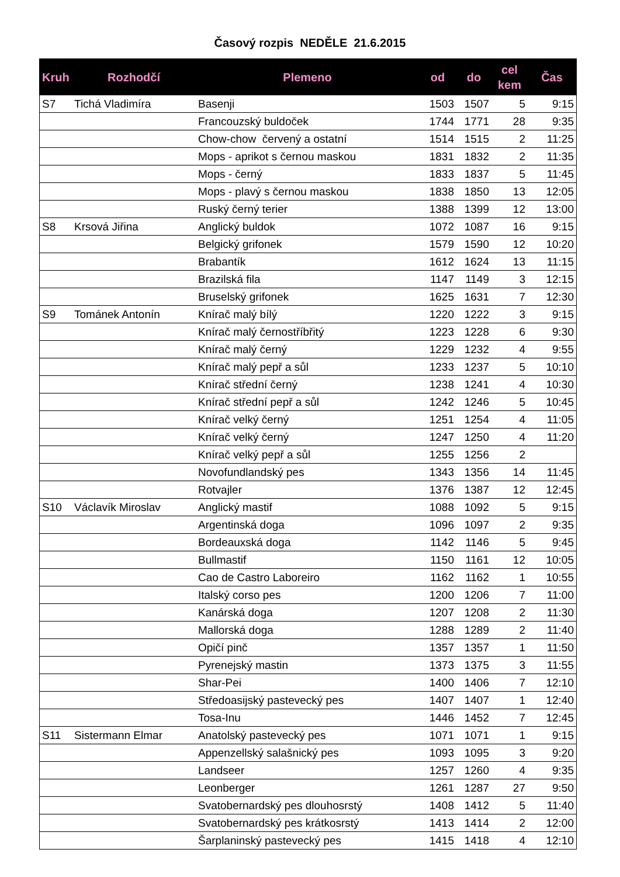Časový rozpis NEDĚLE 21.6.2015
| Kruh | Rozhodčí | Plemeno | od | do | cel kem | Čas |
| --- | --- | --- | --- | --- | --- | --- |
| S7 | Tichá Vladimíra | Basenji | 1503 | 1507 | 5 | 9:15 |
| | | Francouzský buldoček | 1744 | 1771 | 28 | 9:35 |
| | | Chow-chow červený a ostatní | 1514 | 1515 | 2 | 11:25 |
| | | Mops - aprikot s černou maskou | 1831 | 1832 | 2 | 11:35 |
| | | Mops - černý | 1833 | 1837 | 5 | 11:45 |
| | | Mops - plavý s černou maskou | 1838 | 1850 | 13 | 12:05 |
| | | Ruský černý terier | 1388 | 1399 | 12 | 13:00 |
| S8 | Krsová Jiřina | Anglický buldok | 1072 | 1087 | 16 | 9:15 |
| | | Belgický grifonek | 1579 | 1590 | 12 | 10:20 |
| | | Brabantík | 1612 | 1624 | 13 | 11:15 |
| | | Brazilská fila | 1147 | 1149 | 3 | 12:15 |
| | | Bruselský grifonek | 1625 | 1631 | 7 | 12:30 |
| S9 | Tománek Antonín | Knírač malý bílý | 1220 | 1222 | 3 | 9:15 |
| | | Knírač malý černostříbřitý | 1223 | 1228 | 6 | 9:30 |
| | | Knírač malý černý | 1229 | 1232 | 4 | 9:55 |
| | | Knírač malý pepř a sůl | 1233 | 1237 | 5 | 10:10 |
| | | Knírač střední černý | 1238 | 1241 | 4 | 10:30 |
| | | Knírač střední pepř a sůl | 1242 | 1246 | 5 | 10:45 |
| | | Knírač velký černý | 1251 | 1254 | 4 | 11:05 |
| | | Knírač velký černý | 1247 | 1250 | 4 | 11:20 |
| | | Knírač velký pepř a sůl | 1255 | 1256 | 2 | |
| | | Novofundlandský pes | 1343 | 1356 | 14 | 11:45 |
| | | Rotvajler | 1376 | 1387 | 12 | 12:45 |
| S10 | Václavík Miroslav | Anglický mastif | 1088 | 1092 | 5 | 9:15 |
| | | Argentinská doga | 1096 | 1097 | 2 | 9:35 |
| | | Bordeauxská doga | 1142 | 1146 | 5 | 9:45 |
| | | Bullmastif | 1150 | 1161 | 12 | 10:05 |
| | | Cao de Castro Laboreiro | 1162 | 1162 | 1 | 10:55 |
| | | Italský corso pes | 1200 | 1206 | 7 | 11:00 |
| | | Kanárská doga | 1207 | 1208 | 2 | 11:30 |
| | | Mallorská doga | 1288 | 1289 | 2 | 11:40 |
| | | Opičí pinč | 1357 | 1357 | 1 | 11:50 |
| | | Pyrenejský mastin | 1373 | 1375 | 3 | 11:55 |
| | | Shar-Pei | 1400 | 1406 | 7 | 12:10 |
| | | Středoasijský pastevecký pes | 1407 | 1407 | 1 | 12:40 |
| | | Tosa-Inu | 1446 | 1452 | 7 | 12:45 |
| S11 | Sistermann Elmar | Anatolský pastevecký pes | 1071 | 1071 | 1 | 9:15 |
| | | Appenzellský salašnický pes | 1093 | 1095 | 3 | 9:20 |
| | | Landseer | 1257 | 1260 | 4 | 9:35 |
| | | Leonberger | 1261 | 1287 | 27 | 9:50 |
| | | Svatobernardský pes dlouhosrstý | 1408 | 1412 | 5 | 11:40 |
| | | Svatobernardský pes krátkosrstý | 1413 | 1414 | 2 | 12:00 |
| | | Šarplaninský pastevecký pes | 1415 | 1418 | 4 | 12:10 |